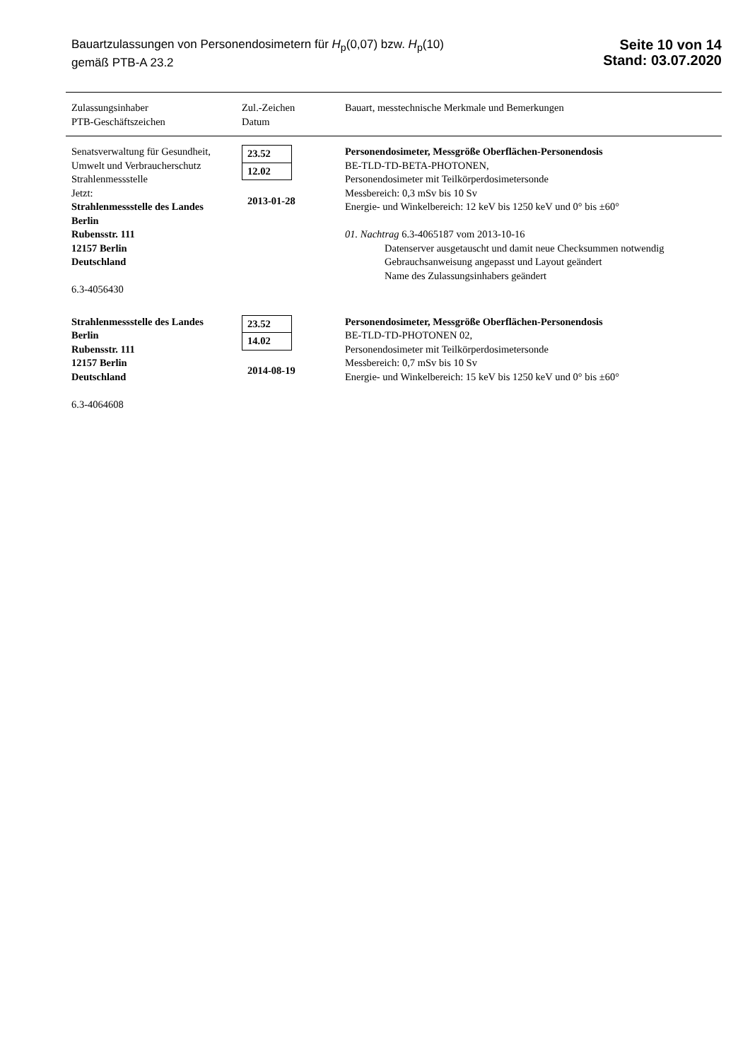Bauartzulassungen von Personendosimetern für H<sub>p</sub>(0,07) bzw. H<sub>p</sub>(10)
gemäß PTB-A 23.2
Seite 10 von 14
Stand: 03.07.2020
| Zulassungsinhaber PTB-Geschäftszeichen | Zul.-Zeichen Datum | Bauart, messtechnische Merkmale und Bemerkungen |
| --- | --- | --- |
| Senatsverwaltung für Gesundheit, Umwelt und Verbraucherschutz Strahlenmessstelle Jetzt: Strahlenmessstelle des Landes Berlin Rubensstr. 111 12157 Berlin Deutschland 6.3-4056430 | 23.52 12.02 2013-01-28 | Personendosimeter, Messgröße Oberflächen-Personendosis BE-TLD-TD-BETA-PHOTONEN, Personendosimeter mit Teilkörperdosimetersonde Messbereich: 0,3 mSv bis 10 Sv Energie- und Winkelbereich: 12 keV bis 1250 keV und 0° bis ±60° 01. Nachtrag 6.3-4065187 vom 2013-10-16 Datenserver ausgetauscht und damit neue Checksummen notwendig Gebrauchsanweisung angepasst und Layout geändert Name des Zulassungsinhabers geändert |
| Strahlenmessstelle des Landes Berlin Rubensstr. 111 12157 Berlin Deutschland 6.3-4064608 | 23.52 14.02 2014-08-19 | Personendosimeter, Messgröße Oberflächen-Personendosis BE-TLD-TD-PHOTONEN 02, Personendosimeter mit Teilkörperdosimetersonde Messbereich: 0,7 mSv bis 10 Sv Energie- und Winkelbereich: 15 keV bis 1250 keV und 0° bis ±60° |